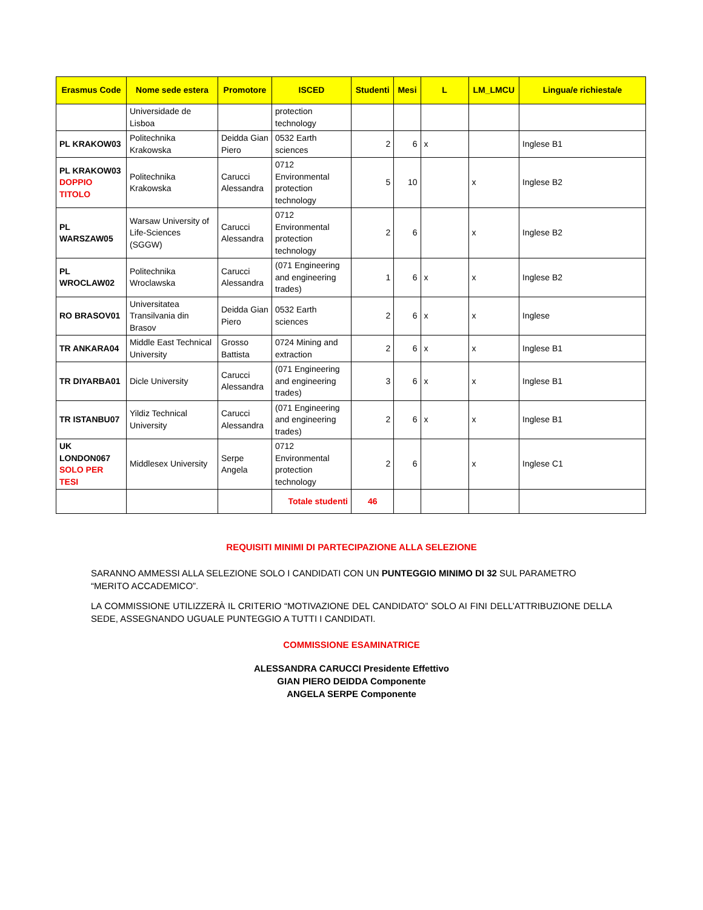| Erasmus Code | Nome sede estera | Promotore | ISCED | Studenti | Mesi | L | LM_LMCU | Lingua/e richiesta/e |
| --- | --- | --- | --- | --- | --- | --- | --- | --- |
| | Universidade de Lisboa | | protection technology | | | | | |
| PL KRAKOW03 | Politechnika Krakowska | Deidda Gian Piero | 0532 Earth sciences | 2 | 6 | x | | Inglese B1 |
| PL KRAKOW03 DOPPIO TITOLO | Politechnika Krakowska | Carucci Alessandra | 0712 Environmental protection technology | 5 | 10 | | x | Inglese B2 |
| PL WARSZAW05 | Warsaw University of Life-Sciences (SGGW) | Carucci Alessandra | 0712 Environmental protection technology | 2 | 6 | | x | Inglese B2 |
| PL WROCLAW02 | Politechnika Wroclawska | Carucci Alessandra | (071 Engineering and engineering trades) | 1 | 6 | x | x | Inglese B2 |
| RO BRASOV01 | Universitatea Transilvania din Brasov | Deidda Gian Piero | 0532 Earth sciences | 2 | 6 | x | x | Inglese |
| TR ANKARA04 | Middle East Technical University | Grosso Battista | 0724 Mining and extraction | 2 | 6 | x | x | Inglese B1 |
| TR DIYARBA01 | Dicle University | Carucci Alessandra | (071 Engineering and engineering trades) | 3 | 6 | x | x | Inglese B1 |
| TR ISTANBU07 | Yildiz Technical University | Carucci Alessandra | (071 Engineering and engineering trades) | 2 | 6 | x | x | Inglese B1 |
| UK LONDON067 SOLO PER TESI | Middlesex University | Serpe Angela | 0712 Environmental protection technology | 2 | 6 | | x | Inglese C1 |
| | | | Totale studenti | 46 | | | | |
REQUISITI MINIMI DI PARTECIPAZIONE ALLA SELEZIONE
SARANNO AMMESSI ALLA SELEZIONE SOLO I CANDIDATI CON UN PUNTEGGIO MINIMO DI 32 SUL PARAMETRO “MERITO ACCADEMICO”.
LA COMMISSIONE UTILIZZERÀ IL CRITERIO “MOTIVAZIONE DEL CANDIDATO” SOLO AI FINI DELL’ATTRIBUZIONE DELLA SEDE, ASSEGNANDO UGUALE PUNTEGGIO A TUTTI I CANDIDATI.
COMMISSIONE ESAMINATRICE
ALESSANDRA CARUCCI Presidente Effettivo
GIAN PIERO DEIDDA Componente
ANGELA SERPE Componente